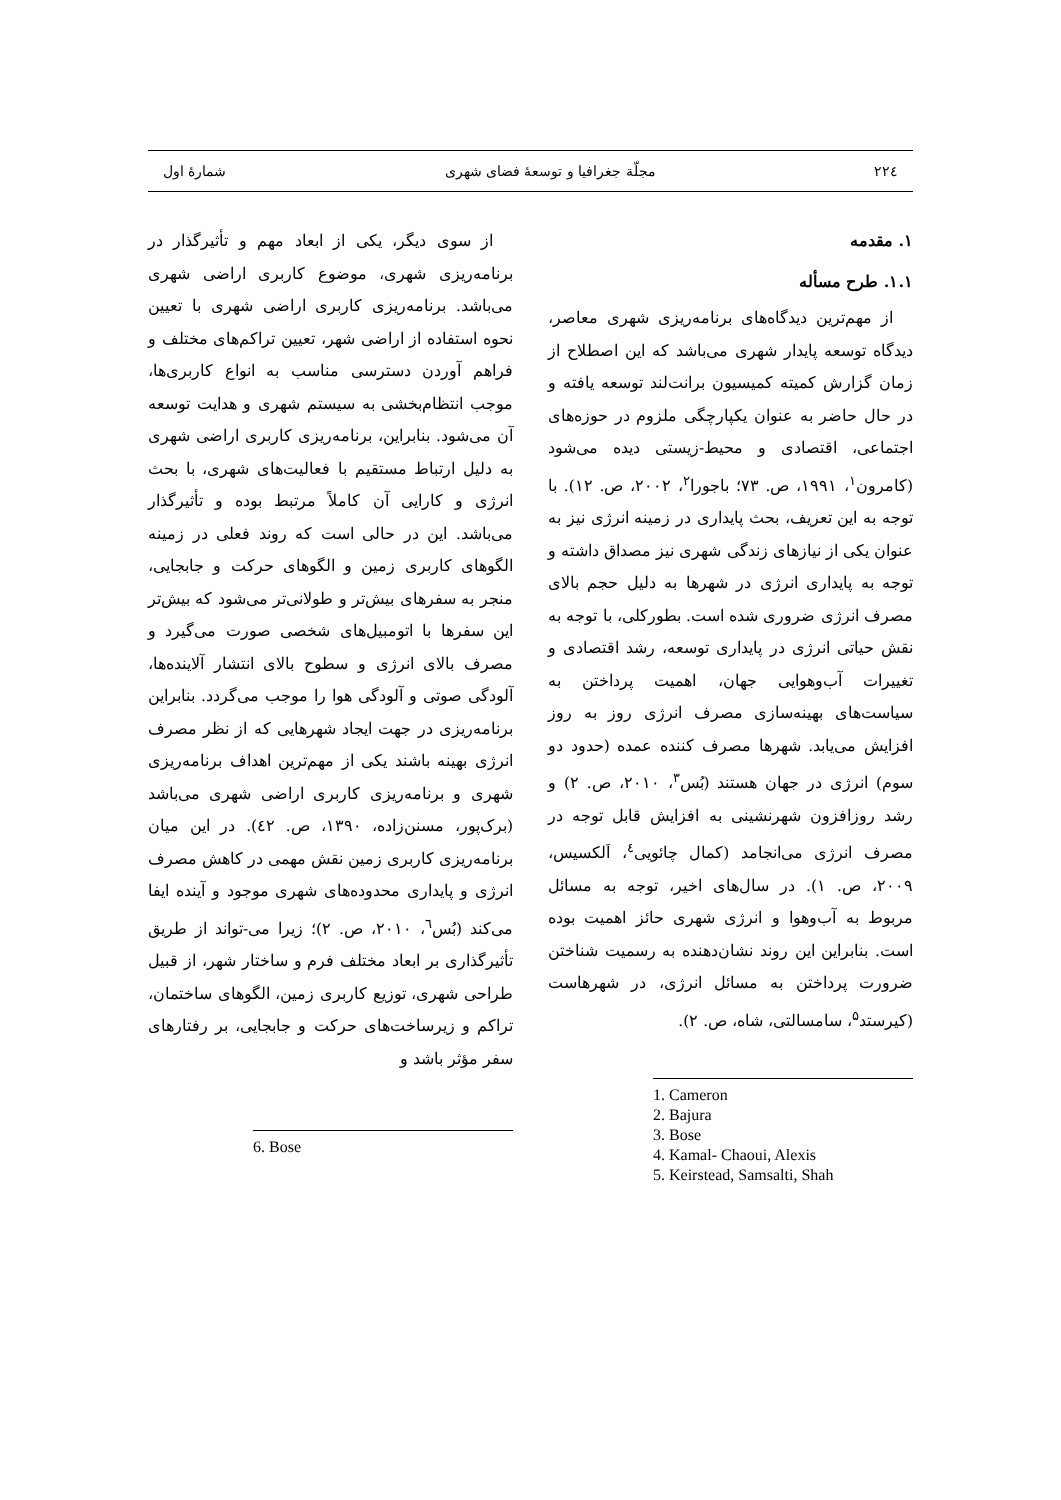۲۲٤ مجلّة جغرافیا و توسعۀ فضای شهری شمارۀ اول
۱. مقدمه
۱.۱. طرح مسأله
از مهم‌ترین دیدگاه‌های برنامه‌ریزی شهری معاصر، دیدگاه توسعه پایدار شهری می‌باشد که این اصطلاح از زمان گزارش کمیته کمیسیون برانت‌لند توسعه یافته و در حال حاضر به عنوان یکپارچگی ملزوم در حوزه‌های اجتماعی، اقتصادی و محیط-زیستی دیده می‌شود (کامرون<sup>۱</sup>، ۱۹۹۱، ص. ۷۳؛ باجورا<sup>۲</sup>، ۲۰۰۲، ص. ۱۲). با توجه به این تعریف، بحث پایداری در زمینه انرژی نیز به عنوان یکی از نیازهای زندگی شهری نیز مصداق داشته و توجه به پایداری انرژی در شهرها به دلیل حجم بالای مصرف انرژی ضروری شده است. بطورکلی، با توجه به نقش حیاتی انرژی در پایداری توسعه، رشد اقتصادی و تغییرات آب‌وهوایی جهان، اهمیت پرداختن به سیاست‌های بهینه‌سازی مصرف انرژی روز به روز افزایش می‌یابد. شهرها مصرف کننده عمده (حدود دو سوم) انرژی در جهان هستند (بُس<sup>۳</sup>، ۲۰۱۰، ص. ۲) و رشد روزافزون شهرنشینی به افزایش قابل توجه در مصرف انرژی می‌انجامد (کمال چائویی<sup>٤</sup>، اَلکسیس، ۲۰۰۹، ص. ۱). در سال‌های اخیر، توجه به مسائل مربوط به آب‌وهوا و انرژی شهری حائز اهمیت بوده است. بنابراین این روند نشان‌دهنده به رسمیت شناختن ضرورت پرداختن به مسائل انرژی، در شهرهاست (کیرستد<sup>۵</sup>، سامسالتی، شاه، ص. ۲).
1. Cameron
2. Bajura
3. Bose
4. Kamal- Chaoui, Alexis
5. Keirstead, Samsalti, Shah
از سوی دیگر، یکی از ابعاد مهم و تأثیرگذار در برنامه‌ریزی شهری، موضوع کاربری اراضی شهری می‌باشد. برنامه‌ریزی کاربری اراضی شهری با تعیین نحوه استفاده از اراضی شهر، تعیین تراکم‌های مختلف و فراهم آوردن دسترسی مناسب به انواع کاربری‌ها، موجب انتظام‌بخشی به سیستم شهری و هدایت توسعه آن می‌شود. بنابراین، برنامه‌ریزی کاربری اراضی شهری به دلیل ارتباط مستقیم با فعالیت‌های شهری، با بحث انرژی و کارایی آن کاملاً مرتبط بوده و تأثیرگذار می‌باشد. این در حالی است که روند فعلی در زمینه الگوهای کاربری زمین و الگوهای حرکت و جابجایی، منجر به سفرهای بیش‌تر و طولانی‌تر می‌شود که بیش‌تر این سفرها با اتومبیل‌های شخصی صورت می‌گیرد و مصرف بالای انرژی و سطوح بالای انتشار آلاینده‌ها، آلودگی صوتی و آلودگی هوا را موجب می‌گردد. بنابراین برنامه‌ریزی در جهت ایجاد شهرهایی که از نظر مصرف انرژی بهینه باشند یکی از مهم‌ترین اهداف برنامه‌ریزی شهری و برنامه‌ریزی کاربری اراضی شهری می‌باشد (برک‌پور، مسنن‌زاده، ۱۳۹۰، ص. ٤۲). در این میان برنامه‌ریزی کاربری زمین نقش مهمی در کاهش مصرف انرژی و پایداری محدوده‌های شهری موجود و آینده ایفا می‌کند (بُس<sup>٦</sup>، ۲۰۱۰، ص. ۲)؛ زیرا می-تواند از طریق تأثیرگذاری بر ابعاد مختلف فرم و ساختار شهر، از قبیل طراحی شهری، توزیع کاربری زمین، الگوهای ساختمان، تراکم و زیرساخت‌های حرکت و جابجایی، بر رفتارهای سفر مؤثر باشد و
6. Bose